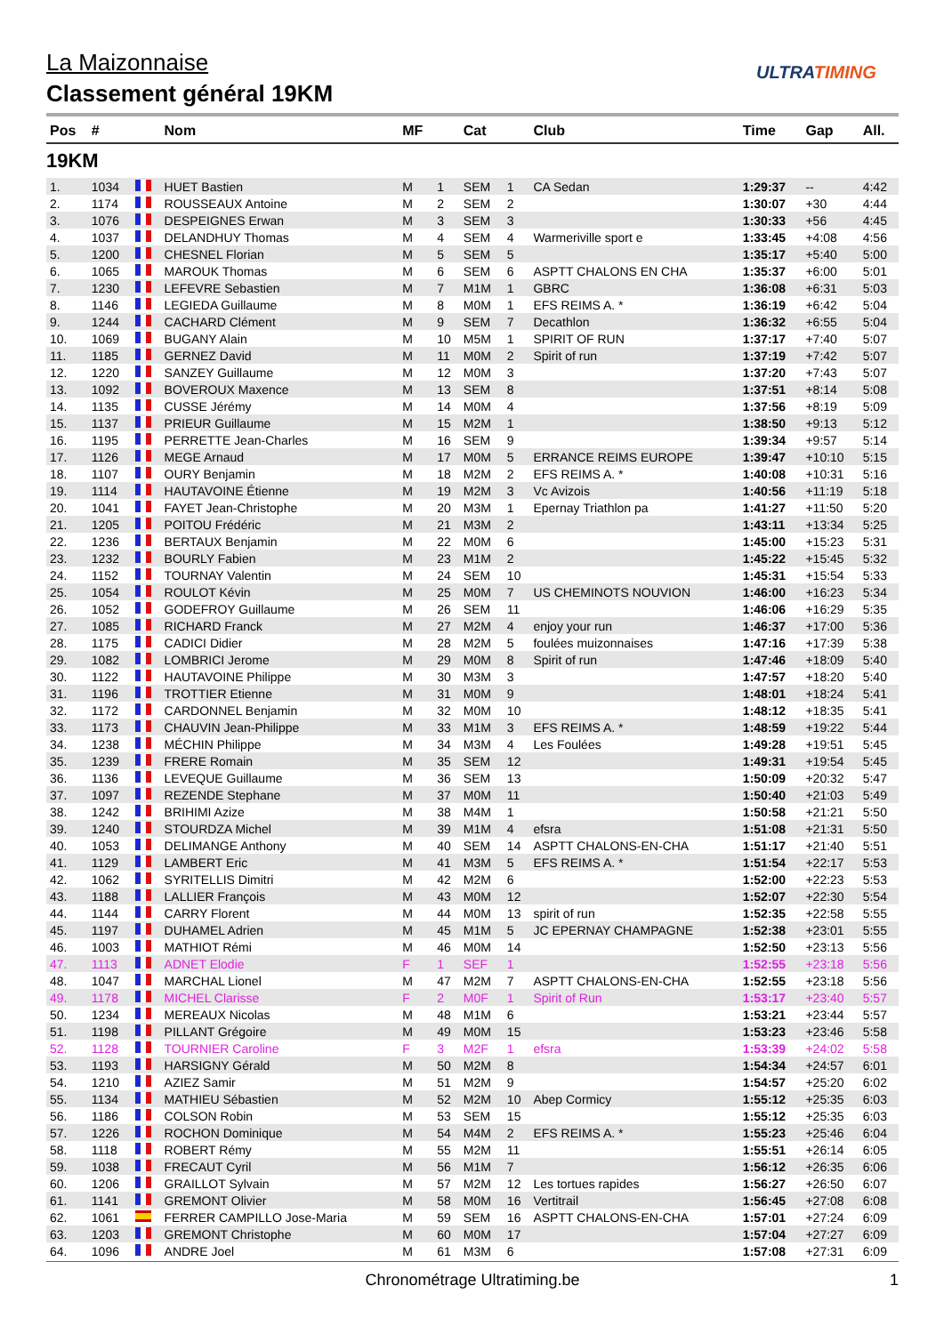La Maizonnaise
Classement général 19KM
ULTRATIMING
| Pos | # | | Nom | MF | | Cat | | Club | Time | Gap | All. |
| --- | --- | --- | --- | --- | --- | --- | --- | --- | --- | --- | --- |
| 19KM | | | | | | | | | | | |
| 1. | 1034 | | HUET Bastien | M | 1 | SEM | 1 | CA Sedan | 1:29:37 | -- | 4:42 |
| 2. | 1174 | | ROUSSEAUX Antoine | M | 2 | SEM | 2 | | 1:30:07 | +30 | 4:44 |
| 3. | 1076 | | DESPEIGNES Erwan | M | 3 | SEM | 3 | | 1:30:33 | +56 | 4:45 |
| 4. | 1037 | | DELANDHUY Thomas | M | 4 | SEM | 4 | Warmeriville sport e | 1:33:45 | +4:08 | 4:56 |
| 5. | 1200 | | CHESNEL Florian | M | 5 | SEM | 5 | | 1:35:17 | +5:40 | 5:00 |
| 6. | 1065 | | MAROUK Thomas | M | 6 | SEM | 6 | ASPTT CHALONS EN CHA | 1:35:37 | +6:00 | 5:01 |
| 7. | 1230 | | LEFEVRE Sebastien | M | 7 | M1M | 1 | GBRC | 1:36:08 | +6:31 | 5:03 |
| 8. | 1146 | | LEGIEDA Guillaume | M | 8 | M0M | 1 | EFS REIMS A. * | 1:36:19 | +6:42 | 5:04 |
| 9. | 1244 | | CACHARD Clément | M | 9 | SEM | 7 | Decathlon | 1:36:32 | +6:55 | 5:04 |
| 10. | 1069 | | BUGANY Alain | M | 10 | M5M | 1 | SPIRIT OF RUN | 1:37:17 | +7:40 | 5:07 |
| 11. | 1185 | | GERNEZ David | M | 11 | M0M | 2 | Spirit of run | 1:37:19 | +7:42 | 5:07 |
| 12. | 1220 | | SANZEY Guillaume | M | 12 | M0M | 3 | | 1:37:20 | +7:43 | 5:07 |
| 13. | 1092 | | BOVEROUX Maxence | M | 13 | SEM | 8 | | 1:37:51 | +8:14 | 5:08 |
| 14. | 1135 | | CUSSE Jérémy | M | 14 | M0M | 4 | | 1:37:56 | +8:19 | 5:09 |
| 15. | 1137 | | PRIEUR Guillaume | M | 15 | M2M | 1 | | 1:38:50 | +9:13 | 5:12 |
| 16. | 1195 | | PERRETTE Jean-Charles | M | 16 | SEM | 9 | | 1:39:34 | +9:57 | 5:14 |
| 17. | 1126 | | MEGE Arnaud | M | 17 | M0M | 5 | ERRANCE REIMS EUROPE | 1:39:47 | +10:10 | 5:15 |
| 18. | 1107 | | OURY Benjamin | M | 18 | M2M | 2 | EFS REIMS A. * | 1:40:08 | +10:31 | 5:16 |
| 19. | 1114 | | HAUTAVOINE Étienne | M | 19 | M2M | 3 | Vc Avizois | 1:40:56 | +11:19 | 5:18 |
| 20. | 1041 | | FAYET Jean-Christophe | M | 20 | M3M | 1 | Epernay Triathlon pa | 1:41:27 | +11:50 | 5:20 |
| 21. | 1205 | | POITOU Frédéric | M | 21 | M3M | 2 | | 1:43:11 | +13:34 | 5:25 |
| 22. | 1236 | | BERTAUX Benjamin | M | 22 | M0M | 6 | | 1:45:00 | +15:23 | 5:31 |
| 23. | 1232 | | BOURLY Fabien | M | 23 | M1M | 2 | | 1:45:22 | +15:45 | 5:32 |
| 24. | 1152 | | TOURNAY Valentin | M | 24 | SEM | 10 | | 1:45:31 | +15:54 | 5:33 |
| 25. | 1054 | | ROULOT Kévin | M | 25 | M0M | 7 | US CHEMINOTS NOUVION | 1:46:00 | +16:23 | 5:34 |
| 26. | 1052 | | GODEFROY Guillaume | M | 26 | SEM | 11 | | 1:46:06 | +16:29 | 5:35 |
| 27. | 1085 | | RICHARD Franck | M | 27 | M2M | 4 | enjoy your run | 1:46:37 | +17:00 | 5:36 |
| 28. | 1175 | | CADICI Didier | M | 28 | M2M | 5 | foulées muizonnaises | 1:47:16 | +17:39 | 5:38 |
| 29. | 1082 | | LOMBRICI Jerome | M | 29 | M0M | 8 | Spirit of run | 1:47:46 | +18:09 | 5:40 |
| 30. | 1122 | | HAUTAVOINE Philippe | M | 30 | M3M | 3 | | 1:47:57 | +18:20 | 5:40 |
| 31. | 1196 | | TROTTIER Etienne | M | 31 | M0M | 9 | | 1:48:01 | +18:24 | 5:41 |
| 32. | 1172 | | CARDONNEL Benjamin | M | 32 | M0M | 10 | | 1:48:12 | +18:35 | 5:41 |
| 33. | 1173 | | CHAUVIN Jean-Philippe | M | 33 | M1M | 3 | EFS REIMS A. * | 1:48:59 | +19:22 | 5:44 |
| 34. | 1238 | | MÉCHIN Philippe | M | 34 | M3M | 4 | Les Foulées | 1:49:28 | +19:51 | 5:45 |
| 35. | 1239 | | FRERE Romain | M | 35 | SEM | 12 | | 1:49:31 | +19:54 | 5:45 |
| 36. | 1136 | | LEVEQUE Guillaume | M | 36 | SEM | 13 | | 1:50:09 | +20:32 | 5:47 |
| 37. | 1097 | | REZENDE Stephane | M | 37 | M0M | 11 | | 1:50:40 | +21:03 | 5:49 |
| 38. | 1242 | | BRIHIMI Azize | M | 38 | M4M | 1 | | 1:50:58 | +21:21 | 5:50 |
| 39. | 1240 | | STOURDZA Michel | M | 39 | M1M | 4 | efsra | 1:51:08 | +21:31 | 5:50 |
| 40. | 1053 | | DELIMANGE Anthony | M | 40 | SEM | 14 | ASPTT CHALONS-EN-CHA | 1:51:17 | +21:40 | 5:51 |
| 41. | 1129 | | LAMBERT Eric | M | 41 | M3M | 5 | EFS REIMS A. * | 1:51:54 | +22:17 | 5:53 |
| 42. | 1062 | | SYRITELLIS Dimitri | M | 42 | M2M | 6 | | 1:52:00 | +22:23 | 5:53 |
| 43. | 1188 | | LALLIER François | M | 43 | M0M | 12 | | 1:52:07 | +22:30 | 5:54 |
| 44. | 1144 | | CARRY Florent | M | 44 | M0M | 13 | spirit of run | 1:52:35 | +22:58 | 5:55 |
| 45. | 1197 | | DUHAMEL Adrien | M | 45 | M1M | 5 | JC EPERNAY CHAMPAGNE | 1:52:38 | +23:01 | 5:55 |
| 46. | 1003 | | MATHIOT Rémi | M | 46 | M0M | 14 | | 1:52:50 | +23:13 | 5:56 |
| 47. | 1113 | | ADNET Elodie | F | 1 | SEF | 1 | | 1:52:55 | +23:18 | 5:56 |
| 48. | 1047 | | MARCHAL Lionel | M | 47 | M2M | 7 | ASPTT CHALONS-EN-CHA | 1:52:55 | +23:18 | 5:56 |
| 49. | 1178 | | MICHEL Clarisse | F | 2 | M0F | 1 | Spirit of Run | 1:53:17 | +23:40 | 5:57 |
| 50. | 1234 | | MEREAUX Nicolas | M | 48 | M1M | 6 | | 1:53:21 | +23:44 | 5:57 |
| 51. | 1198 | | PILLANT Grégoire | M | 49 | M0M | 15 | | 1:53:23 | +23:46 | 5:58 |
| 52. | 1128 | | TOURNIER Caroline | F | 3 | M2F | 1 | efsra | 1:53:39 | +24:02 | 5:58 |
| 53. | 1193 | | HARSIGNY Gérald | M | 50 | M2M | 8 | | 1:54:34 | +24:57 | 6:01 |
| 54. | 1210 | | AZIEZ Samir | M | 51 | M2M | 9 | | 1:54:57 | +25:20 | 6:02 |
| 55. | 1134 | | MATHIEU Sébastien | M | 52 | M2M | 10 | Abep Cormicy | 1:55:12 | +25:35 | 6:03 |
| 56. | 1186 | | COLSON Robin | M | 53 | SEM | 15 | | 1:55:12 | +25:35 | 6:03 |
| 57. | 1226 | | ROCHON Dominique | M | 54 | M4M | 2 | EFS REIMS A. * | 1:55:23 | +25:46 | 6:04 |
| 58. | 1118 | | ROBERT Rémy | M | 55 | M2M | 11 | | 1:55:51 | +26:14 | 6:05 |
| 59. | 1038 | | FRECAUT Cyril | M | 56 | M1M | 7 | | 1:56:12 | +26:35 | 6:06 |
| 60. | 1206 | | GRAILLOT Sylvain | M | 57 | M2M | 12 | Les tortues rapides | 1:56:27 | +26:50 | 6:07 |
| 61. | 1141 | | GREMONT Olivier | M | 58 | M0M | 16 | Vertitrail | 1:56:45 | +27:08 | 6:08 |
| 62. | 1061 | | FERRER CAMPILLO Jose-Maria | M | 59 | SEM | 16 | ASPTT CHALONS-EN-CHA | 1:57:01 | +27:24 | 6:09 |
| 63. | 1203 | | GREMONT Christophe | M | 60 | M0M | 17 | | 1:57:04 | +27:27 | 6:09 |
| 64. | 1096 | | ANDRE Joel | M | 61 | M3M | 6 | | 1:57:08 | +27:31 | 6:09 |
Chronométrage Ultratiming.be
1